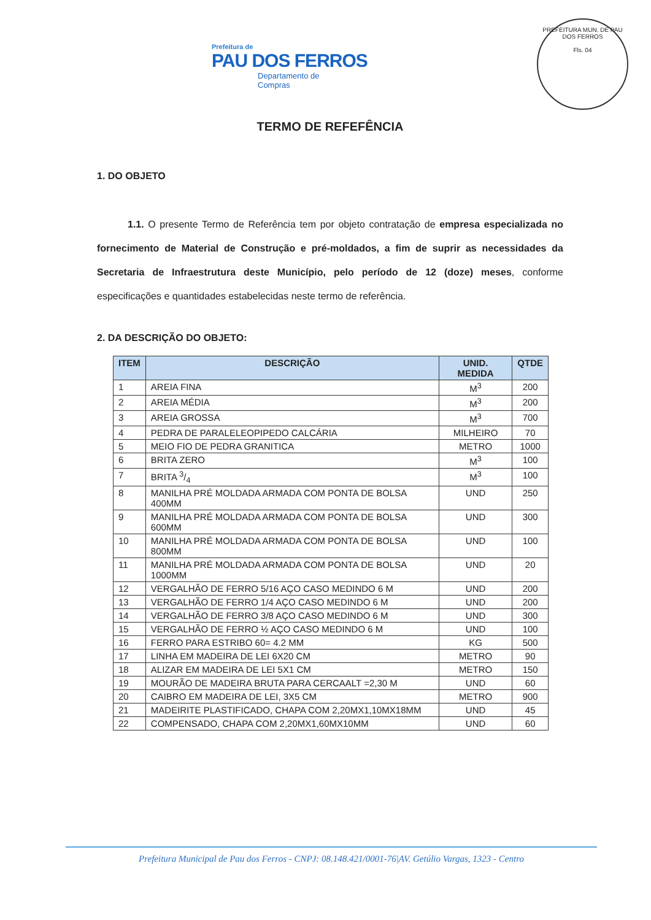Prefeitura de
PAU DOS FERROS
Departamento de
Compras
PREFEITURA MUN. DE PAU DOS FERROS
Fls. 04
TERMO DE REFEFÊNCIA
1. DO OBJETO
1.1. O presente Termo de Referência tem por objeto contratação de empresa especializada no fornecimento de Material de Construção e pré-moldados, a fim de suprir as necessidades da Secretaria de Infraestrutura deste Município, pelo período de 12 (doze) meses, conforme especificações e quantidades estabelecidas neste termo de referência.
2. DA DESCRIÇÃO DO OBJETO:
| ITEM | DESCRIÇÃO | UNID. MEDIDA | QTDE |
| --- | --- | --- | --- |
| 1 | AREIA FINA | M<sup>3</sup> | 200 |
| 2 | AREIA MÉDIA | M<sup>3</sup> | 200 |
| 3 | AREIA GROSSA | M<sup>3</sup> | 700 |
| 4 | PEDRA DE PARALELEOPIPEDO CALCÁRIA | MILHEIRO | 70 |
| 5 | MEIO FIO DE PEDRA GRANITICA | METRO | 1000 |
| 6 | BRITA ZERO | M<sup>3</sup> | 100 |
| 7 | BRITA 3/4 | M<sup>3</sup> | 100 |
| 8 | MANILHA PRÉ MOLDADA ARMADA COM PONTA DE BOLSA 400MM | UND | 250 |
| 9 | MANILHA PRÉ MOLDADA ARMADA COM PONTA DE BOLSA 600MM | UND | 300 |
| 10 | MANILHA PRÉ MOLDADA ARMADA COM PONTA DE BOLSA 800MM | UND | 100 |
| 11 | MANILHA PRÉ MOLDADA ARMADA COM PONTA DE BOLSA 1000MM | UND | 20 |
| 12 | VERGALHÃO DE FERRO 5/16 AÇO CASO MEDINDO 6 M | UND | 200 |
| 13 | VERGALHÃO DE FERRO 1/4 AÇO CASO MEDINDO 6 M | UND | 200 |
| 14 | VERGALHÃO DE FERRO 3/8 AÇO CASO MEDINDO 6 M | UND | 300 |
| 15 | VERGALHÃO DE FERRO ½ AÇO CASO MEDINDO 6 M | UND | 100 |
| 16 | FERRO PARA ESTRIBO 60= 4.2 MM | KG | 500 |
| 17 | LINHA EM MADEIRA DE LEI 6X20 CM | METRO | 90 |
| 18 | ALIZAR EM MADEIRA DE LEI 5X1 CM | METRO | 150 |
| 19 | MOURÃO DE MADEIRA BRUTA PARA CERCAALT =2,30 M | UND | 60 |
| 20 | CAIBRO EM MADEIRA DE LEI, 3X5 CM | METRO | 900 |
| 21 | MADEIRITE PLASTIFICADO, CHAPA COM 2,20MX1,10MX18MM | UND | 45 |
| 22 | COMPENSADO, CHAPA COM 2,20MX1,60MX10MM | UND | 60 |
Prefeitura Municipal de Pau dos Ferros - CNPJ: 08.148.421/0001-76|AV. Getúlio Vargas, 1323 - Centro